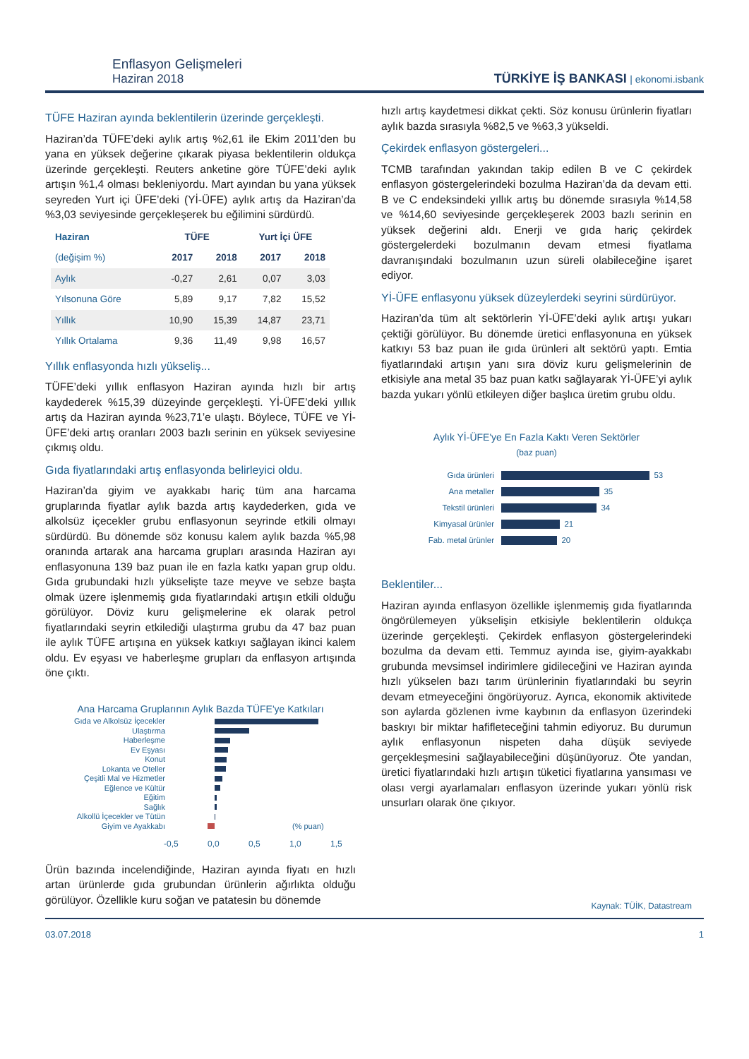Enflasyon Gelişmeleri
Haziran 2018
TÜRKİYE İŞ BANKASI | ekonomi.isbank
TÜFE Haziran ayında beklentilerin üzerinde gerçekleşti.
Haziran’da TÜFE’deki aylık artış %2,61 ile Ekim 2011’den bu yana en yüksek değerine çıkarak piyasa beklentilerin oldukça üzerinde gerçekleşti. Reuters anketine göre TÜFE’deki aylık artışın %1,4 olması bekleniyordu. Mart ayından bu yana yüksek seyreden Yurt içi ÜFE’deki (Yİ-ÜFE) aylık artış da Haziran’da %3,03 seviyesinde gerçekleşerek bu eğilimini sürdürdü.
| Haziran | TÜFE | | Yurt İçi ÜFE | |
| --- | --- | --- | --- | --- |
| (değişim %) | 2017 | 2018 | 2017 | 2018 |
| Aylık | -0,27 | 2,61 | 0,07 | 3,03 |
| Yılsonuna Göre | 5,89 | 9,17 | 7,82 | 15,52 |
| Yıllık | 10,90 | 15,39 | 14,87 | 23,71 |
| Yıllık Ortalama | 9,36 | 11,49 | 9,98 | 16,57 |
Yıllık enflasyonda hızlı yükseliş...
TÜFE’deki yıllık enflasyon Haziran ayında hızlı bir artış kaydederek %15,39 düzeyinde gerçekleşti. Yİ-ÜFE’deki yıllık artış da Haziran ayında %23,71’e ulaştı. Böylece, TÜFE ve Yİ-ÜFE’deki artış oranları 2003 bazlı serinin en yüksek seviyesine çıkmış oldu.
Gıda fiyatlarındaki artış enflasyonda belirleyici oldu.
Haziran’da giyim ve ayakkabı hariç tüm ana harcama gruplarında fiyatlar aylık bazda artış kaydederken, gıda ve alkolsüz içecekler grubu enflasyonun seyrinde etkili olmayı sürdürdü. Bu dönemde söz konusu kalem aylık bazda %5,98 oranında artarak ana harcama grupları arasında Haziran ayı enflasyonuna 139 baz puan ile en fazla katkı yapan grup oldu. Gıda grubundaki hızlı yükselişte taze meyve ve sebze başta olmak üzere işlenmemiş gıda fiyatlarındaki artışın etkili olduğu görülüyor. Döviz kuru gelişmelerine ek olarak petrol fiyatlarındaki seyrin etkilediği ulaştırma grubu da 47 baz puan ile aylık TÜFE artışına en yüksek katkıyı sağlayan ikinci kalem oldu. Ev eşyası ve haberleşme grupları da enflasyon artışında öne çıktı.
Ana Harcama Gruplarının Aylık Bazda TÜFE'ye Katkıları
Gıda ve Alkolsüz İçecekler
Ulaştırma
Haberleşme
Ev Eşyası
Konut
Lokanta ve Oteller
Çeşitli Mal ve Hizmetler
Eğlence ve Kültür
Eğitim
Sağlık
Alkollü İçecekler ve Tütün
Giyim ve Ayakkabı (% puan)
-0,5 0,0 0,5 1,0 1,5
Ürün bazında incelendiğinde, Haziran ayında fiyatı en hızlı artan ürünlerde gıda grubundan ürünlerin ağırlıkta olduğu görülüyor. Özellikle kuru soğan ve patatesin bu dönemde
hızlı artış kaydetmesi dikkat çekti. Söz konusu ürünlerin fiyatları aylık bazda sırasıyla %82,5 ve %63,3 yükseldi.
Çekirdek enflasyon göstergeleri...
TCMB tarafından yakından takip edilen B ve C çekirdek enflasyon göstergelerindeki bozulma Haziran’da da devam etti. B ve C endeksindeki yıllık artış bu dönemde sırasıyla %14,58 ve %14,60 seviyesinde gerçekleşerek 2003 bazlı serinin en yüksek değerini aldı. Enerji ve gıda hariç çekirdek göstergelerdeki bozulmanın devam etmesi fiyatlama davranışındaki bozulmanın uzun süreli olabileceğine işaret ediyor.
Yİ-ÜFE enflasyonu yüksek düzeylerdeki seyrini sürdürüyor.
Haziran’da tüm alt sektörlerin Yİ-ÜFE’deki aylık artışı yukarı çektiği görülüyor. Bu dönemde üretici enflasyonuna en yüksek katkıyı 53 baz puan ile gıda ürünleri alt sektörü yaptı. Emtia fiyatlarındaki artışın yanı sıra döviz kuru gelişmelerinin de etkisiyle ana metal 35 baz puan katkı sağlayarak Yİ-ÜFE’yi aylık bazda yukarı yönlü etkileyen diğer başlıca üretim grubu oldu.
Aylık Yİ-ÜFE'ye En Fazla Kaktı Veren Sektörler
(baz puan)
Gıda ürünleri 53
Ana metaller 35
Tekstil ürünleri 34
Kimyasal ürünler 21
Fab. metal ürünler 20
Beklentiler...
Haziran ayında enflasyon özellikle işlenmemiş gıda fiyatlarında öngörülemeyen yükselişin etkisiyle beklentilerin oldukça üzerinde gerçekleşti. Çekirdek enflasyon göstergelerindeki bozulma da devam etti. Temmuz ayında ise, giyim-ayakkabı grubunda mevsimsel indirimlere gidileceğini ve Haziran ayında hızlı yükselen bazı tarım ürünlerinin fiyatlarındaki bu seyrin devam etmeyeceğini öngörüyoruz. Ayrıca, ekonomik aktivitede son aylarda gözlenen ivme kaybının da enflasyon üzerindeki baskıyı bir miktar hafifleteceğini tahmin ediyoruz. Bu durumun aylık enflasyonun nispeten daha düşük seviyede gerçekleşmesini sağlayabileceğini düşünüyoruz. Öte yandan, üretici fiyatlarındaki hızlı artışın tüketici fiyatlarına yansıması ve olası vergi ayarlamaları enflasyon üzerinde yukarı yönlü risk unsurları olarak öne çıkıyor.
Kaynak: TÜİK, Datastream
03.07.2018 1